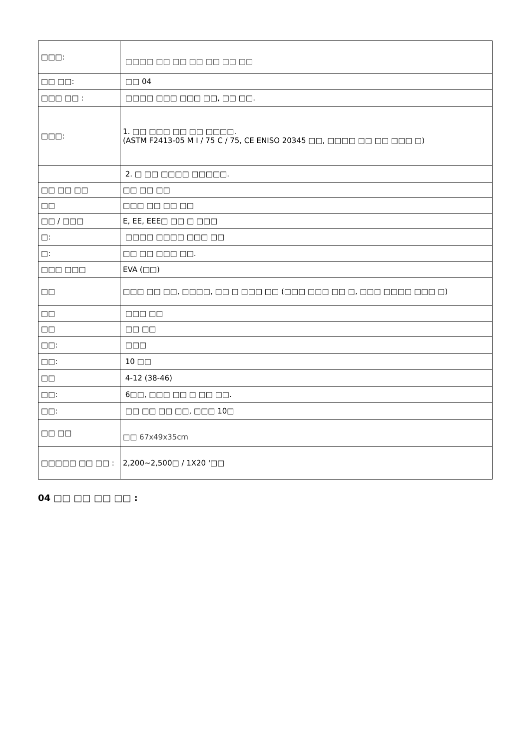| □□□: | □□□□ □□ □□ □□ □□ □□ □□ |
| □□ □□: | □□ 04 |
| □□□ □□ : | □□□□ □□□ □□□ □□, □□ □□. |
| □□□: | 1. □□ □□□ □□ □□ □□□□. (ASTM F2413-05 M I / 75 C / 75, CE ENISO 20345 □□, □□□□ □□ □□ □□□ □) |
| | 2. □ □□ □□□□ □□□□□. |
| □□ □□ □□ | □□ □□ □□ |
| □□ | □□□ □□ □□ □□ |
| □□ / □□□ | E, EE, EEE□ □□ □ □□□ |
| □: | □□□□ □□□□ □□□ □□ |
| □: | □□ □□ □□□ □□. |
| □□□ □□□ | EVA (□□) |
| □□ | □□□ □□ □□, □□□□, □□ □ □□□ □□ (□□□ □□□ □□ □, □□□ □□□□ □□□ □) |
| □□ | □□□ □□ |
| □□ | □□ □□ |
| □□: | □□□ |
| □□: | 10 □□ |
| □□ | 4-12 (38-46) |
| □□: | 6□□, □□□ □□ □ □□ □□. |
| □□: | □□ □□ □□ □□, □□□ 10□ |
| □□ □□ | □□ 67x49x35cm |
| □□□□□ □□ □□ : | 2,200~2,500□ / 1X20 '□□ |
04 □□ □□ □□ □□ :